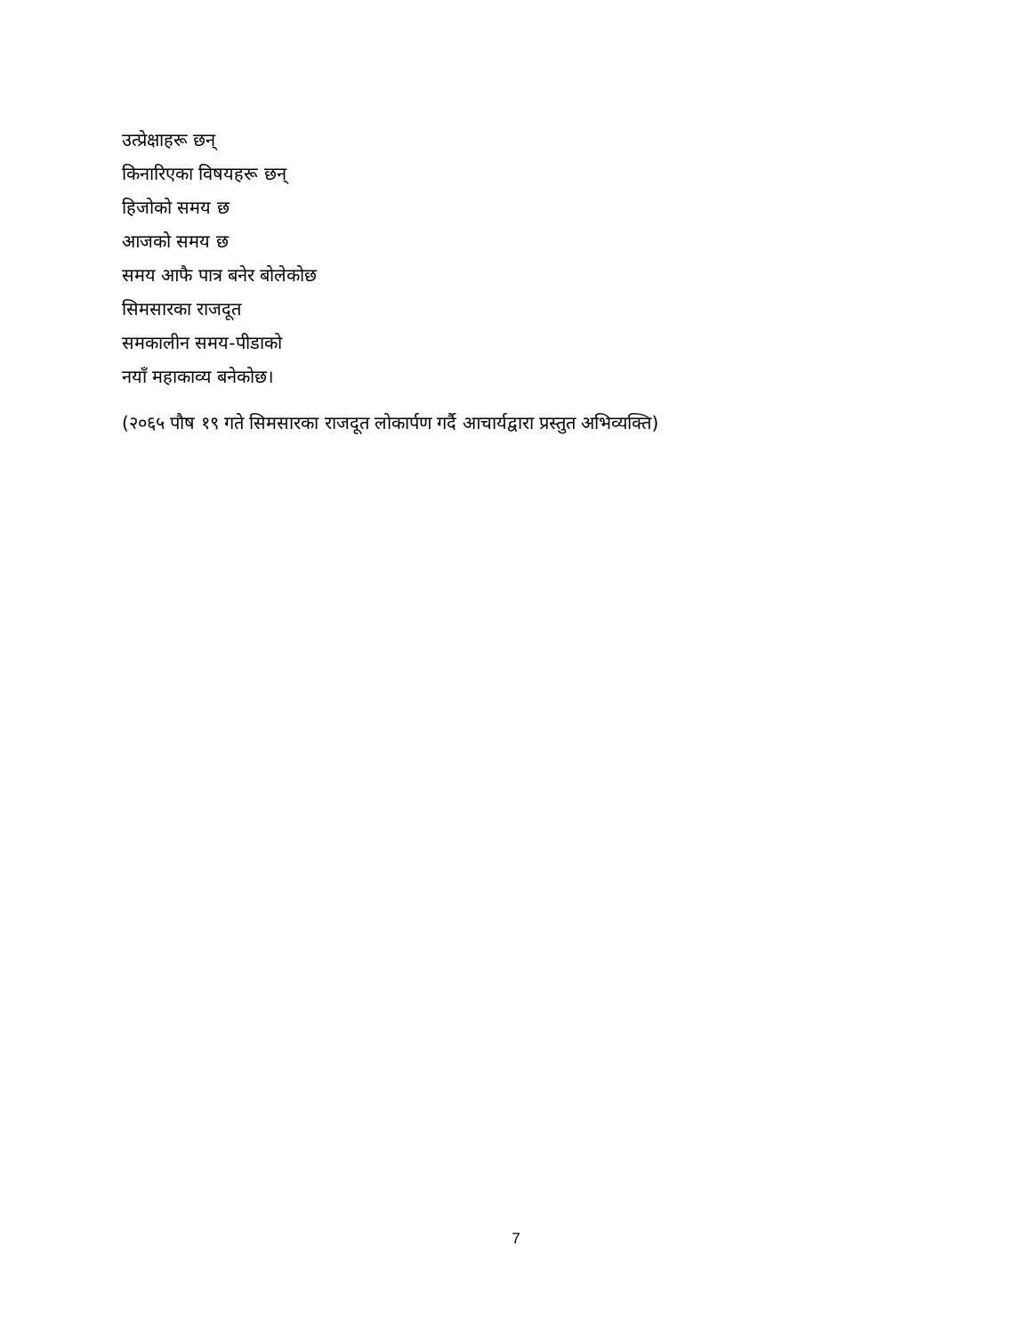उत्प्रेक्षाहरू छन्
किनारिएका विषयहरू छन्
हिजोको समय छ
आजको समय छ
समय आफै पात्र बनेर बोलेकोछ
सिमसारका राजदूत
समकालीन समय-पीडाको
नयाँ महाकाव्य बनेकोछ।
(२०६५ पौष १९ गते सिमसारका राजदूत लोकार्पण गर्दै आचार्यद्वारा प्रस्तुत अभिव्यक्ति)
7